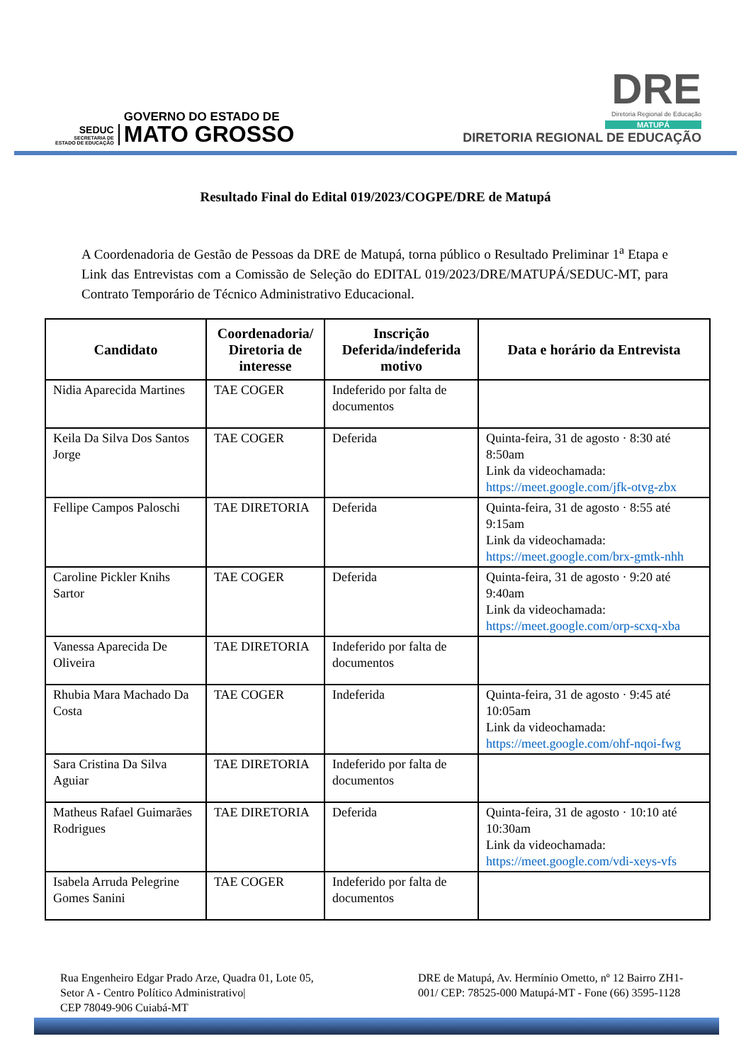SEDUC
SECRETARIA DE
ESTADO DE EDUCAÇÃO
GOVERNO DO ESTADO DE
MATO GROSSO
DRE
Diretoria Regional de Educação
MATUPÁ
DIRETORIA REGIONAL DE EDUCAÇÃO
Resultado Final do Edital 019/2023/COGPE/DRE de Matupá
A Coordenadoria de Gestão de Pessoas da DRE de Matupá, torna público o Resultado Preliminar 1<sup>a</sup> Etapa e Link das Entrevistas com a Comissão de Seleção do EDITAL 019/2023/DRE/MATUPÁ/SEDUC-MT, para Contrato Temporário de Técnico Administrativo Educacional.
| Candidato | Coordenadoria/ Diretoria de interesse | Inscrição Deferida/indeferida motivo | Data e horário da Entrevista |
| --- | --- | --- | --- |
| Nidia Aparecida Martines | TAE COGER | Indeferido por falta de documentos | |
| Keila Da Silva Dos Santos Jorge | TAE COGER | Deferida | Quinta-feira, 31 de agosto · 8:30 até 8:50am Link da videochamada: https://meet.google.com/jfk-otvg-zbx |
| Fellipe Campos Paloschi | TAE DIRETORIA | Deferida | Quinta-feira, 31 de agosto · 8:55 até 9:15am Link da videochamada: https://meet.google.com/brx-gmtk-nhh |
| Caroline Pickler Knihs Sartor | TAE COGER | Deferida | Quinta-feira, 31 de agosto · 9:20 até 9:40am Link da videochamada: https://meet.google.com/orp-scxq-xba |
| Vanessa Aparecida De Oliveira | TAE DIRETORIA | Indeferido por falta de documentos | |
| Rhubia Mara Machado Da Costa | TAE COGER | Indeferida | Quinta-feira, 31 de agosto · 9:45 até 10:05am Link da videochamada: https://meet.google.com/ohf-nqoi-fwg |
| Sara Cristina Da Silva Aguiar | TAE DIRETORIA | Indeferido por falta de documentos | |
| Matheus Rafael Guimarães Rodrigues | TAE DIRETORIA | Deferida | Quinta-feira, 31 de agosto · 10:10 até 10:30am Link da videochamada: https://meet.google.com/vdi-xeys-vfs |
| Isabela Arruda Pelegrine Gomes Sanini | TAE COGER | Indeferido por falta de documentos | |
Rua Engenheiro Edgar Prado Arze, Quadra 01, Lote 05,
Setor A - Centro Político Administrativo|
CEP 78049-906 Cuiabá-MT
DRE de Matupá, Av. Hermínio Ometto, nº 12 Bairro ZH1-001/ CEP: 78525-000 Matupá-MT - Fone (66) 3595-1128